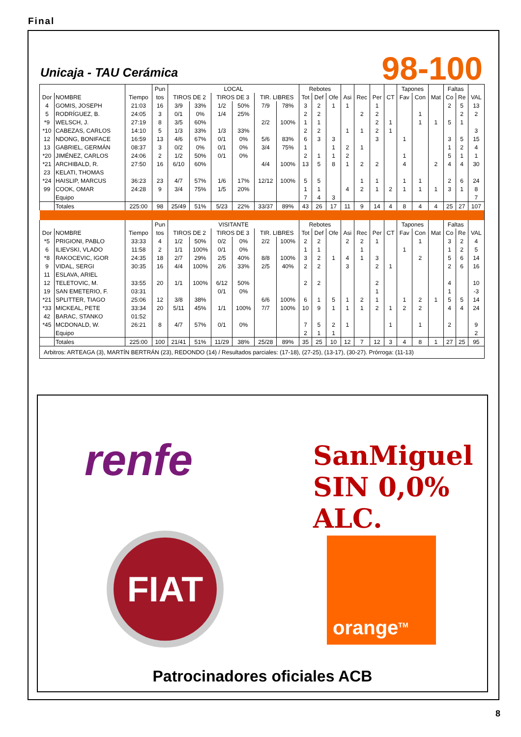Final
Unicaja - TAU Cerámica 98-100
| | | | Pun | LOCAL | | | | | | Rebotes | | | | | | | Tapones | | | Faltas | | |
| --- | --- | --- | --- | --- | --- | --- | --- | --- | --- | --- | --- | --- | --- | --- | --- | --- | --- | --- | --- | --- | --- | --- |
| Dor | NOMBRE | Tiempo | tos | TIROS DE 2 | | TIROS DE 3 | | TIR. LIBRES | | Tot | Def | Ofe | Asi | Rec | Per | CT | Fav | Con | Mat | Co | Re | VAL |
| 4 | GOMIS, JOSEPH | 21:03 | 16 | 3/9 | 33% | 1/2 | 50% | 7/9 | 78% | 3 | 2 | 1 | 1 | | 1 | | | | | 2 | 5 | 13 |
| 5 | RODRÍGUEZ, B. | 24:05 | 3 | 0/1 | 0% | 1/4 | 25% | | | 2 | 2 | | | 2 | 2 | | | 1 | | | 2 | 2 |
| *9 | WELSCH, J. | 27:19 | 8 | 3/5 | 60% | | | 2/2 | 100% | 1 | 1 | | | | 2 | 1 | | 1 | 1 | 5 | 1 | |
| *10 | CABEZAS, CARLOS | 14:10 | 5 | 1/3 | 33% | 1/3 | 33% | | | 2 | 2 | | 1 | 1 | 2 | 1 | | | | | | 3 |
| 12 | NDONG, BONIFACE | 16:59 | 13 | 4/6 | 67% | 0/1 | 0% | 5/6 | 83% | 6 | 3 | 3 | | | 3 | | 1 | | | 3 | 5 | 15 |
| 13 | GABRIEL, GERMÁN | 08:37 | 3 | 0/2 | 0% | 0/1 | 0% | 3/4 | 75% | 1 | | 1 | 2 | 1 | | | | | | 1 | 2 | 4 |
| *20 | JIMÉNEZ, CARLOS | 24:06 | 2 | 1/2 | 50% | 0/1 | 0% | | | 2 | 1 | 1 | 2 | | | | 1 | | | 5 | 1 | 1 |
| *21 | ARCHIBALD, R. | 27:50 | 16 | 6/10 | 60% | | | 4/4 | 100% | 13 | 5 | 8 | 1 | 2 | 2 | | 4 | | 2 | 4 | 4 | 30 |
| 23 | KELATI, THOMAS | | | | | | | | | | | | | | | | | | | | | |
| *24 | HAISLIP, MARCUS | 36:23 | 23 | 4/7 | 57% | 1/6 | 17% | 12/12 | 100% | 5 | 5 | | | 1 | 1 | | 1 | 1 | | 2 | 6 | 24 |
| 99 | COOK, OMAR | 24:28 | 9 | 3/4 | 75% | 1/5 | 20% | | | 1 | 1 | | 4 | 2 | 1 | 2 | 1 | 1 | 1 | 3 | 1 | 8 |
| | Equipo | | | | | | | | | 7 | 4 | 3 | | | | | | | | | | 7 |
| | Totales | 225:00 | 98 | 25/49 | 51% | 5/23 | 22% | 33/37 | 89% | 43 | 26 | 17 | 11 | 9 | 14 | 4 | 8 | 4 | 4 | 25 | 27 | 107 |
| | | | Pun | VISITANTE | | | | | | Rebotes | | | | | | | Tapones | | | Faltas | | |
| Dor | NOMBRE | Tiempo | tos | TIROS DE 2 | | TIROS DE 3 | | TIR. LIBRES | | Tot | Def | Ofe | Asi | Rec | Per | CT | Fav | Con | Mat | Co | Re | VAL |
| *5 | PRIGIONI, PABLO | 33:33 | 4 | 1/2 | 50% | 0/2 | 0% | 2/2 | 100% | 2 | 2 | | 2 | 2 | 1 | | | 1 | | 3 | 2 | 4 |
| 6 | ILIEVSKI, VLADO | 11:58 | 2 | 1/1 | 100% | 0/1 | 0% | | | 1 | 1 | | | 1 | | | 1 | | | 1 | 2 | 5 |
| *8 | RAKOCEVIC, IGOR | 24:35 | 18 | 2/7 | 29% | 2/5 | 40% | 8/8 | 100% | 3 | 2 | 1 | 4 | 1 | 3 | | | 2 | | 5 | 6 | 14 |
| 9 | VIDAL, SERGI | 30:35 | 16 | 4/4 | 100% | 2/6 | 33% | 2/5 | 40% | 2 | 2 | | 3 | | 2 | 1 | | | | 2 | 6 | 16 |
| 11 | ESLAVA, ARIEL | | | | | | | | | | | | | | | | | | | | | |
| 12 | TELETOVIC, M. | 33:55 | 20 | 1/1 | 100% | 6/12 | 50% | | | 2 | 2 | | | | 2 | | | | | 4 | | 10 |
| 19 | SAN EMETERIO, F. | 03:31 | | | | 0/1 | 0% | | | | | | | | 1 | | | | | 1 | | -3 |
| *21 | SPLITTER, TIAGO | 25:06 | 12 | 3/8 | 38% | | | 6/6 | 100% | 6 | 1 | 5 | 1 | 2 | 1 | | 1 | 2 | 1 | 5 | 5 | 14 |
| *33 | MICKEAL, PETE | 33:34 | 20 | 5/11 | 45% | 1/1 | 100% | 7/7 | 100% | 10 | 9 | 1 | 1 | 1 | 2 | 1 | 2 | 2 | | 4 | 4 | 24 |
| 42 | BARAC, STANKO | 01:52 | | | | | | | | | | | | | | | | | | | | |
| *45 | MCDONALD, W. | 26:21 | 8 | 4/7 | 57% | 0/1 | 0% | | | 7 | 5 | 2 | 1 | | | 1 | | 1 | | 2 | | 9 |
| | Equipo | | | | | | | | | 2 | 1 | 1 | | | | | | | | | | 2 |
| | Totales | 225:00 | 100 | 21/41 | 51% | 11/29 | 38% | 25/28 | 89% | 35 | 25 | 10 | 12 | 7 | 12 | 3 | 4 | 8 | 1 | 27 | 25 | 95 |
| Arbitros: ARTEAGA (3), MARTÍN BERTRÁN (23), REDONDO (14) / Resultados parciales: (17-18), (27-25), (13-17), (30-27). Prórroga: (11-13) | | | | | | | | | | | | | | | | | | | | | | |
renfe
SanMiguel
SIN 0,0% ALC.
FIAT orange<sup>TM</sup>
Patrocinadores oficiales ACB
8